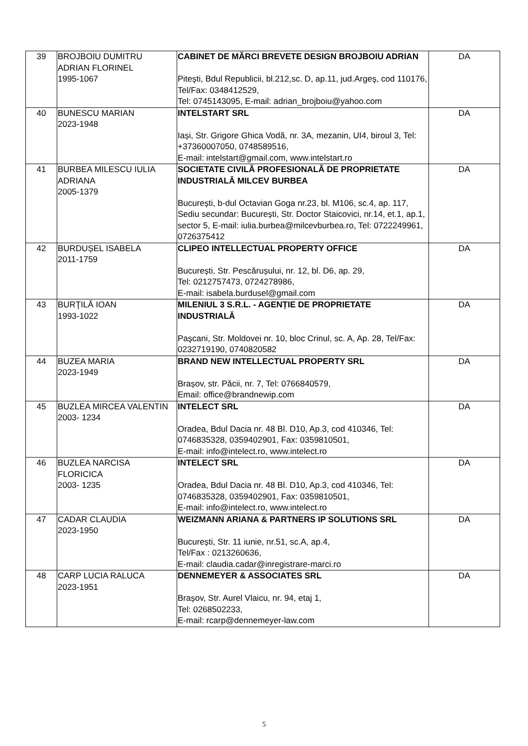| 39 | BROJBOIU DUMITRU ADRIAN FLORINEL 1995-1067 | CABINET DE MĂRCI BREVETE DESIGN BROJBOIU ADRIAN Piteşti, Bdul Republicii, bl.212,sc. D, ap.11, jud.Argeş, cod 110176, Tel/Fax: 0348412529, Tel: 0745143095, E-mail: adrian_brojboiu@yahoo.com | DA |
| 40 | BUNESCU MARIAN 2023-1948 | INTELSTART SRL Iași, Str. Grigore Ghica Vodă, nr. 3A, mezanin, UI4, biroul 3, Tel: +37360007050, 0748589516, E-mail: intelstart@gmail.com, www.intelstart.ro | DA |
| 41 | BURBEA MILESCU IULIA ADRIANA 2005-1379 | SOCIETATE CIVILĂ PROFESIONALĂ DE PROPRIETATE INDUSTRIALĂ MILCEV BURBEA București, b-dul Octavian Goga nr.23, bl. M106, sc.4, ap. 117, Sediu secundar: București, Str. Doctor Staicovici, nr.14, et.1, ap.1, sector 5, E-mail: iulia.burbea@milcevburbea.ro, Tel: 0722249961, 0726375412 | DA |
| 42 | BURDUȘEL ISABELA 2011-1759 | CLIPEO INTELLECTUAL PROPERTY OFFICE București, Str. Pescărușului, nr. 12, bl. D6, ap. 29, Tel: 0212757473, 0724278986, E-mail: isabela.burdusel@gmail.com | DA |
| 43 | BURŢILĂ IOAN 1993-1022 | MILENIUL 3 S.R.L. - AGENȚIE DE PROPRIETATE INDUSTRIALĂ Paşcani, Str. Moldovei nr. 10, bloc Crinul, sc. A, Ap. 28, Tel/Fax: 0232719190, 0740820582 | DA |
| 44 | BUZEA MARIA 2023-1949 | BRAND NEW INTELLECTUAL PROPERTY SRL Brașov, str. Păcii, nr. 7, Tel: 0766840579, Email: office@brandnewip.com | DA |
| 45 | BUZLEA MIRCEA VALENTIN 2003- 1234 | INTELECT SRL Oradea, Bdul Dacia nr. 48 Bl. D10, Ap.3, cod 410346, Tel: 0746835328, 0359402901, Fax: 0359810501, E-mail: info@intelect.ro, www.intelect.ro | DA |
| 46 | BUZLEA NARCISA FLORICICA 2003- 1235 | INTELECT SRL Oradea, Bdul Dacia nr. 48 Bl. D10, Ap.3, cod 410346, Tel: 0746835328, 0359402901, Fax: 0359810501, E-mail: info@intelect.ro, www.intelect.ro | DA |
| 47 | CADAR CLAUDIA 2023-1950 | WEIZMANN ARIANA & PARTNERS IP SOLUTIONS SRL București, Str. 11 iunie, nr.51, sc.A, ap.4, Tel/Fax : 0213260636, E-mail: claudia.cadar@inregistrare-marci.ro | DA |
| 48 | CARP LUCIA RALUCA 2023-1951 | DENNEMEYER & ASSOCIATES SRL Brașov, Str. Aurel Vlaicu, nr. 94, etaj 1, Tel: 0268502233, E-mail: rcarp@dennemeyer-law.com | DA |
5